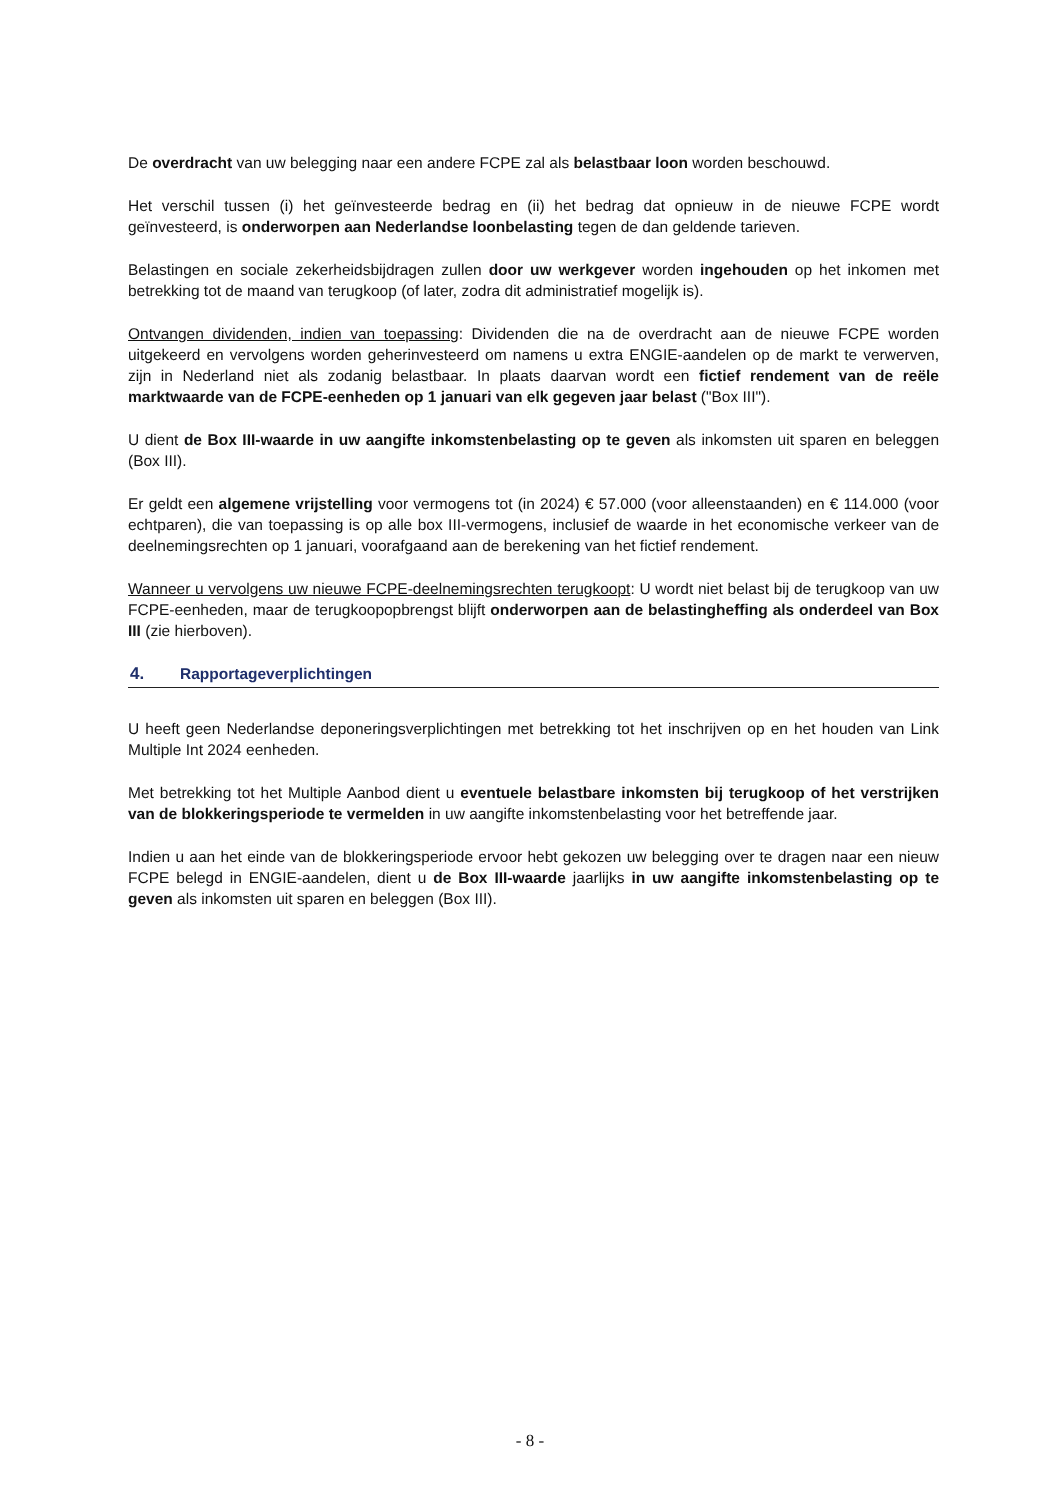De overdracht van uw belegging naar een andere FCPE zal als belastbaar loon worden beschouwd.
Het verschil tussen (i) het geïnvesteerde bedrag en (ii) het bedrag dat opnieuw in de nieuwe FCPE wordt geïnvesteerd, is onderworpen aan Nederlandse loonbelasting tegen de dan geldende tarieven.
Belastingen en sociale zekerheidsbijdragen zullen door uw werkgever worden ingehouden op het inkomen met betrekking tot de maand van terugkoop (of later, zodra dit administratief mogelijk is).
Ontvangen dividenden, indien van toepassing: Dividenden die na de overdracht aan de nieuwe FCPE worden uitgekeerd en vervolgens worden geherinvesteerd om namens u extra ENGIE-aandelen op de markt te verwerven, zijn in Nederland niet als zodanig belastbaar. In plaats daarvan wordt een fictief rendement van de reële marktwaarde van de FCPE-eenheden op 1 januari van elk gegeven jaar belast ("Box III").
U dient de Box III-waarde in uw aangifte inkomstenbelasting op te geven als inkomsten uit sparen en beleggen (Box III).
Er geldt een algemene vrijstelling voor vermogens tot (in 2024) € 57.000 (voor alleenstaanden) en € 114.000 (voor echtparen), die van toepassing is op alle box III-vermogens, inclusief de waarde in het economische verkeer van de deelnemingsrechten op 1 januari, voorafgaand aan de berekening van het fictief rendement.
Wanneer u vervolgens uw nieuwe FCPE-deelnemingsrechten terugkoopt: U wordt niet belast bij de terugkoop van uw FCPE-eenheden, maar de terugkoopopbrengst blijft onderworpen aan de belastingheffing als onderdeel van Box III (zie hierboven).
4. Rapportageverplichtingen
U heeft geen Nederlandse deponeringsverplichtingen met betrekking tot het inschrijven op en het houden van Link Multiple Int 2024 eenheden.
Met betrekking tot het Multiple Aanbod dient u eventuele belastbare inkomsten bij terugkoop of het verstrijken van de blokkeringsperiode te vermelden in uw aangifte inkomstenbelasting voor het betreffende jaar.
Indien u aan het einde van de blokkeringsperiode ervoor hebt gekozen uw belegging over te dragen naar een nieuw FCPE belegd in ENGIE-aandelen, dient u de Box III-waarde jaarlijks in uw aangifte inkomstenbelasting op te geven als inkomsten uit sparen en beleggen (Box III).
- 8 -